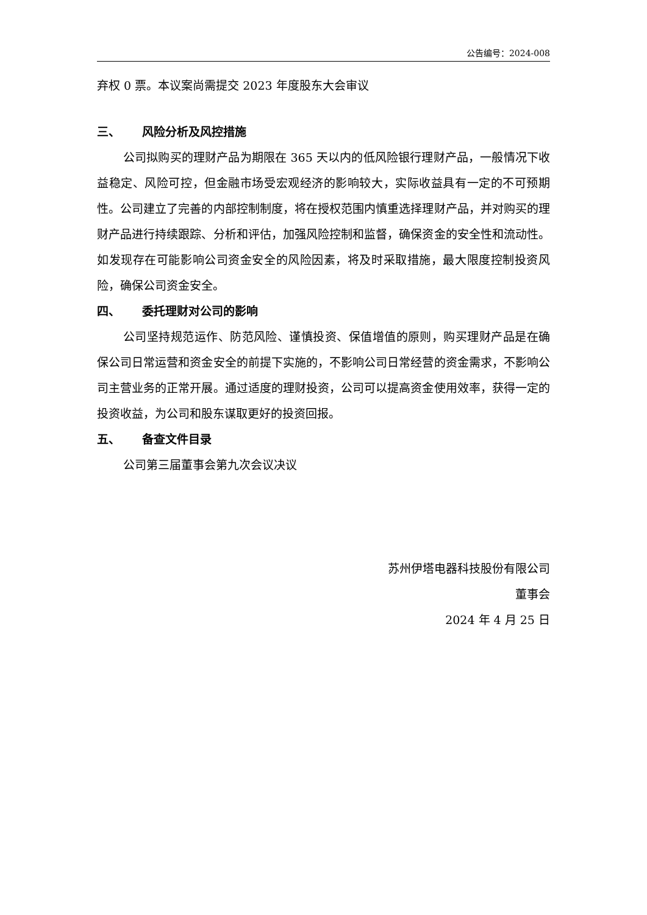公告编号：2024-008
弃权 0 票。本议案尚需提交 2023 年度股东大会审议
三、 风险分析及风控措施
公司拟购买的理财产品为期限在 365 天以内的低风险银行理财产品，一般情况下收益稳定、风险可控，但金融市场受宏观经济的影响较大，实际收益具有一定的不可预期性。公司建立了完善的内部控制制度，将在授权范围内慎重选择理财产品，并对购买的理财产品进行持续跟踪、分析和评估，加强风险控制和监督，确保资金的安全性和流动性。如发现存在可能影响公司资金安全的风险因素，将及时采取措施，最大限度控制投资风险，确保公司资金安全。
四、 委托理财对公司的影响
公司坚持规范运作、防范风险、谨慎投资、保值增值的原则，购买理财产品是在确保公司日常运营和资金安全的前提下实施的，不影响公司日常经营的资金需求，不影响公司主营业务的正常开展。通过适度的理财投资，公司可以提高资金使用效率，获得一定的投资收益，为公司和股东谋取更好的投资回报。
五、 备查文件目录
公司第三届董事会第九次会议决议
苏州伊塔电器科技股份有限公司
董事会
2024 年 4 月 25 日